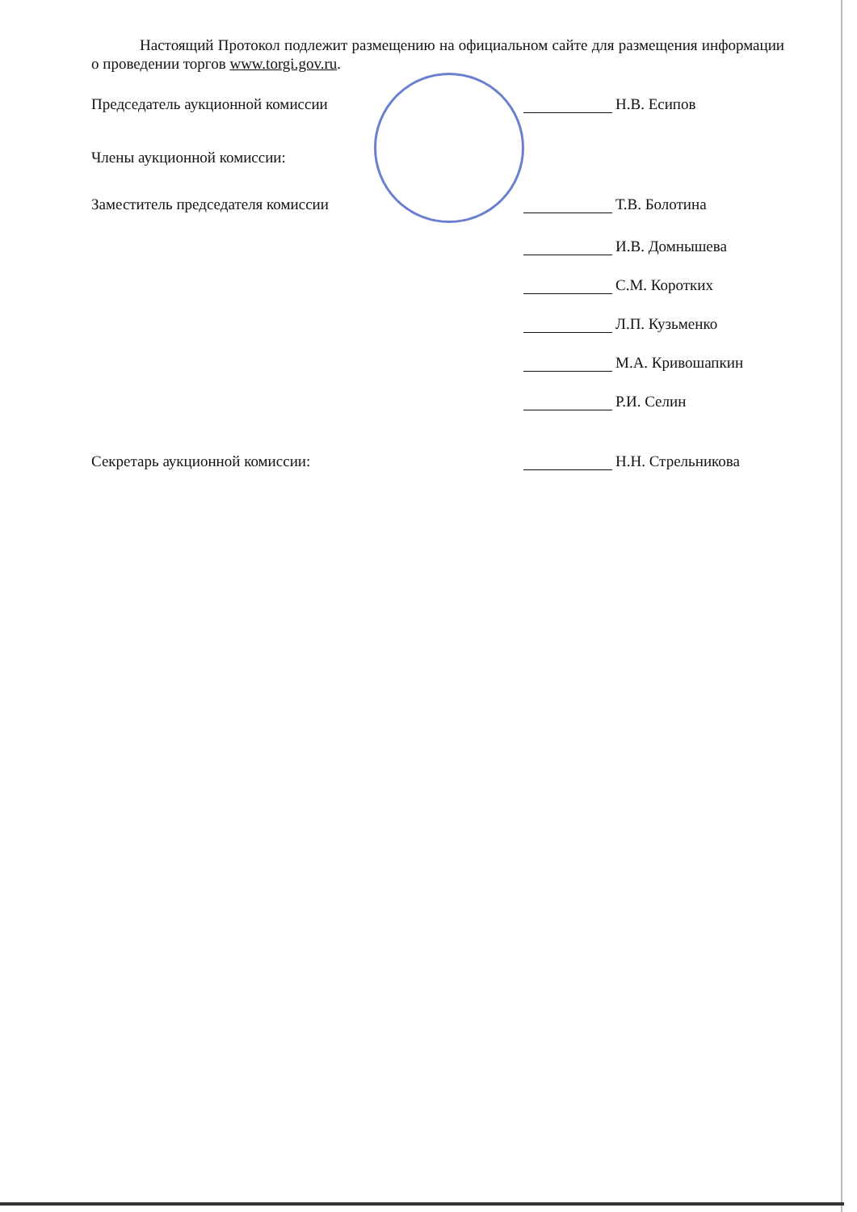Настоящий Протокол подлежит размещению на официальном сайте для размещения информации о проведении торгов www.torgi.gov.ru.
Председатель аукционной комиссии
Н.В. Есипов
Члены аукционной комиссии:
Заместитель председателя комиссии
Т.В. Болотина
И.В. Домнышева
С.М. Коротких
Л.П. Кузьменко
М.А. Кривошапкин
Р.И. Селин
Секретарь аукционной комиссии:
Н.Н. Стрельникова